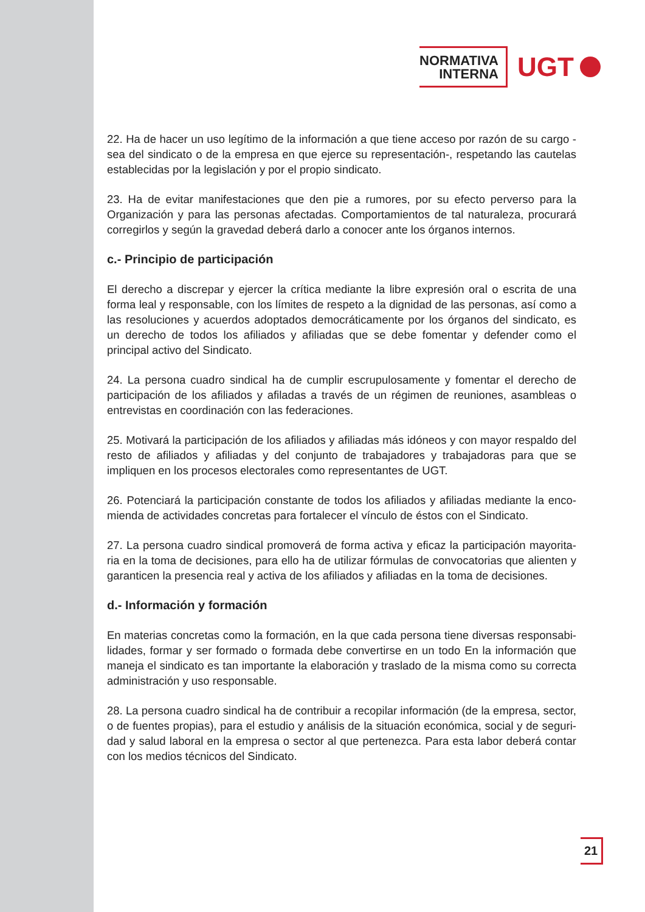NORMATIVA
INTERNA
UGT
22. Ha de hacer un uso legítimo de la información a que tiene acceso por razón de su cargo -sea del sindicato o de la empresa en que ejerce su representación-, respetando las cautelas establecidas por la legislación y por el propio sindicato.
23. Ha de evitar manifestaciones que den pie a rumores, por su efecto perverso para la Organización y para las personas afectadas. Comportamientos de tal naturaleza, procurará corregirlos y según la gravedad deberá darlo a conocer ante los órganos internos.
c.- Principio de participación
El derecho a discrepar y ejercer la crítica mediante la libre expresión oral o escrita de una forma leal y responsable, con los límites de respeto a la dignidad de las personas, así como a las resoluciones y acuerdos adoptados democráticamente por los órganos del sindicato, es un derecho de todos los afiliados y afiliadas que se debe fomentar y defender como el principal activo del Sindicato.
24. La persona cuadro sindical ha de cumplir escrupulosamente y fomentar el derecho de participación de los afiliados y afiladas a través de un régimen de reuniones, asambleas o entrevistas en coordinación con las federaciones.
25. Motivará la participación de los afiliados y afiliadas más idóneos y con mayor respaldo del resto de afiliados y afiliadas y del conjunto de trabajadores y trabajadoras para que se impliquen en los procesos electorales como representantes de UGT.
26. Potenciará la participación constante de todos los afiliados y afiliadas mediante la enco-mienda de actividades concretas para fortalecer el vínculo de éstos con el Sindicato.
27. La persona cuadro sindical promoverá de forma activa y eficaz la participación mayorita-ria en la toma de decisiones, para ello ha de utilizar fórmulas de convocatorias que alienten y garanticen la presencia real y activa de los afiliados y afiliadas en la toma de decisiones.
d.- Información y formación
En materias concretas como la formación, en la que cada persona tiene diversas responsabi-lidades, formar y ser formado o formada debe convertirse en un todo En la información que maneja el sindicato es tan importante la elaboración y traslado de la misma como su correcta administración y uso responsable.
28. La persona cuadro sindical ha de contribuir a recopilar información (de la empresa, sector, o de fuentes propias), para el estudio y análisis de la situación económica, social y de seguri-dad y salud laboral en la empresa o sector al que pertenezca. Para esta labor deberá contar con los medios técnicos del Sindicato.
21